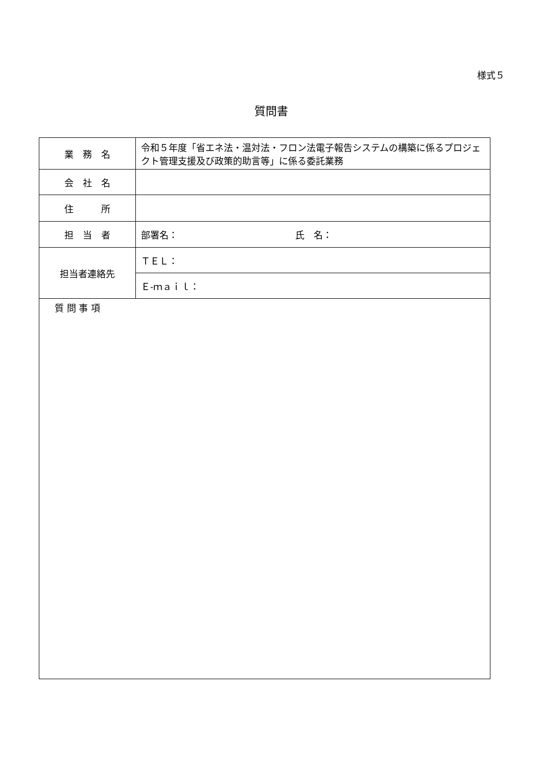様式５
質問書
| 業 務 名 | 令和５年度「省エネ法・温対法・フロン法電子報告システムの構築に係るプロジェクト管理支援及び政策的助言等」に係る委託業務 |
| 会 社 名 | |
| 住 所 | |
| 担 当 者 | 部署名： 氏 名： |
| 担当者連絡先 | ＴＥＬ： |
| | Ｅ-ｍａｉｌ： |
| 質 問 事 項 | |